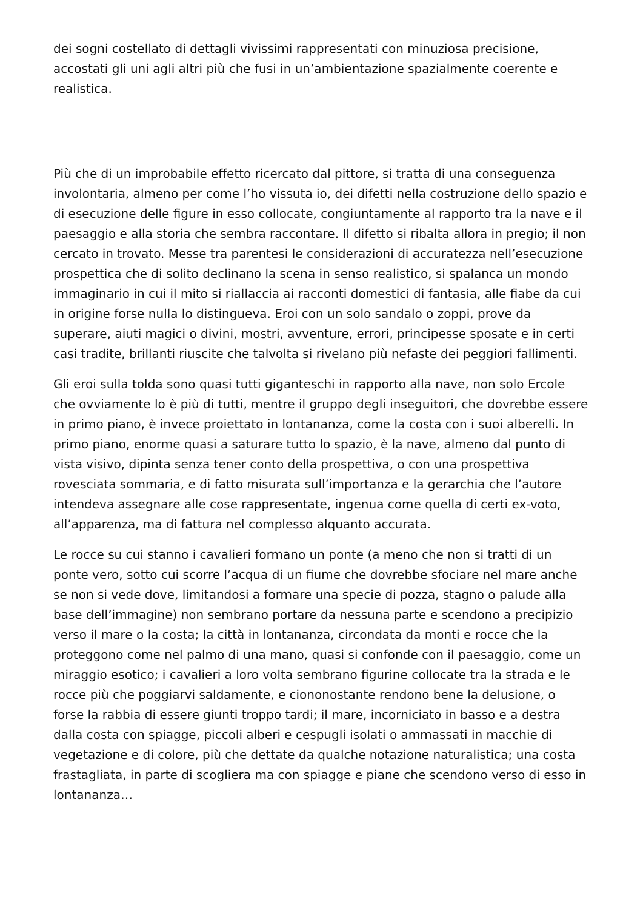dei sogni costellato di dettagli vivissimi rappresentati con minuziosa precisione, accostati gli uni agli altri più che fusi in un’ambientazione spazialmente coerente e realistica.
Più che di un improbabile effetto ricercato dal pittore, si tratta di una conseguenza involontaria, almeno per come l’ho vissuta io, dei difetti nella costruzione dello spazio e di esecuzione delle figure in esso collocate, congiuntamente al rapporto tra la nave e il paesaggio e alla storia che sembra raccontare. Il difetto si ribalta allora in pregio; il non cercato in trovato. Messe tra parentesi le considerazioni di accuratezza nell’esecuzione prospettica che di solito declinano la scena in senso realistico, si spalanca un mondo immaginario in cui il mito si riallaccia ai racconti domestici di fantasia, alle fiabe da cui in origine forse nulla lo distingueva. Eroi con un solo sandalo o zoppi, prove da superare, aiuti magici o divini, mostri, avventure, errori, principesse sposate e in certi casi tradite, brillanti riuscite che talvolta si rivelano più nefaste dei peggiori fallimenti.
Gli eroi sulla tolda sono quasi tutti giganteschi in rapporto alla nave, non solo Ercole che ovviamente lo è più di tutti, mentre il gruppo degli inseguitori, che dovrebbe essere in primo piano, è invece proiettato in lontananza, come la costa con i suoi alberelli. In primo piano, enorme quasi a saturare tutto lo spazio, è la nave, almeno dal punto di vista visivo, dipinta senza tener conto della prospettiva, o con una prospettiva rovesciata sommaria, e di fatto misurata sull’importanza e la gerarchia che l’autore intendeva assegnare alle cose rappresentate, ingenua come quella di certi ex-voto, all’apparenza, ma di fattura nel complesso alquanto accurata.
Le rocce su cui stanno i cavalieri formano un ponte (a meno che non si tratti di un ponte vero, sotto cui scorre l’acqua di un fiume che dovrebbe sfociare nel mare anche se non si vede dove, limitandosi a formare una specie di pozza, stagno o palude alla base dell’immagine) non sembrano portare da nessuna parte e scendono a precipizio verso il mare o la costa; la città in lontananza, circondata da monti e rocce che la proteggono come nel palmo di una mano, quasi si confonde con il paesaggio, come un miraggio esotico; i cavalieri a loro volta sembrano figurine collocate tra la strada e le rocce più che poggiarvi saldamente, e ciononostante rendono bene la delusione, o forse la rabbia di essere giunti troppo tardi; il mare, incorniciato in basso e a destra dalla costa con spiagge, piccoli alberi e cespugli isolati o ammassati in macchie di vegetazione e di colore, più che dettate da qualche notazione naturalistica; una costa frastagliata, in parte di scogliera ma con spiagge e piane che scendono verso di esso in lontananza…